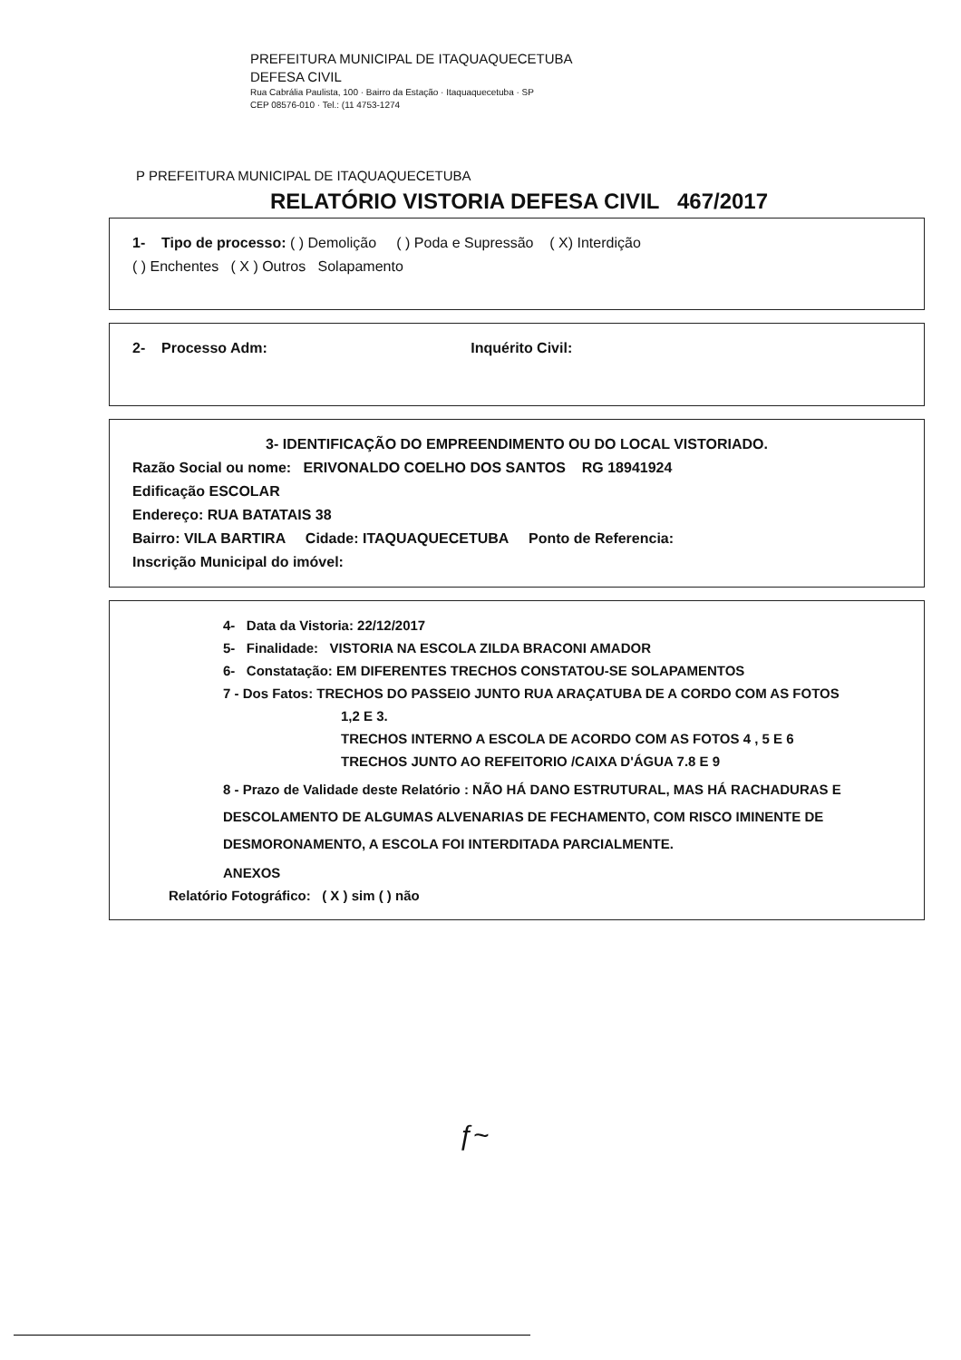PREFEITURA MUNICIPAL DE ITAQUAQUECETUBA
DEFESA CIVIL
Rua Cabrália Paulista, 100 · Bairro da Estação · Itaquaquecetuba · SP
CEP 08576-010 · Tel.: (11 4753-1274
P PREFEITURA MUNICIPAL DE ITAQUAQUECETUBA
RELATÓRIO VISTORIA DEFESA CIVIL 467/2017
1- Tipo de processo: ( ) Demolição ( ) Poda e Supressão ( X) Interdição
( ) Enchentes ( X ) Outros Solapamento
2- Processo Adm: Inquérito Civil:
3- IDENTIFICAÇÃO DO EMPREENDIMENTO OU DO LOCAL VISTORIADO.
Razão Social ou nome: ERIVONALDO COELHO DOS SANTOS RG 18941924
Edificação ESCOLAR
Endereço: RUA BATATAIS 38
Bairro: VILA BARTIRA Cidade: ITAQUAQUECETUBA Ponto de Referencia:
Inscrição Municipal do imóvel:
4- Data da Vistoria: 22/12/2017
5- Finalidade: VISTORIA NA ESCOLA ZILDA BRACONI AMADOR
6- Constatação: EM DIFERENTES TRECHOS CONSTATOU-SE SOLAPAMENTOS
7 - Dos Fatos: TRECHOS DO PASSEIO JUNTO RUA ARAÇATUBA DE A CORDO COM AS FOTOS
1,2 E 3.
TRECHOS INTERNO A ESCOLA DE ACORDO COM AS FOTOS 4 , 5 E 6
TRECHOS JUNTO AO REFEITORIO /CAIXA D'ÁGUA 7.8 E 9
8 - Prazo de Validade deste Relatório : NÃO HÁ DANO ESTRUTURAL, MAS HÁ RACHADURAS E DESCOLAMENTO DE ALGUMAS ALVENARIAS DE FECHAMENTO, COM RISCO IMINENTE DE DESMORONAMENTO, A ESCOLA FOI INTERDITADA PARCIALMENTE.
ANEXOS
Relatório Fotográfico: ( X ) sim ( ) não
ƒ~